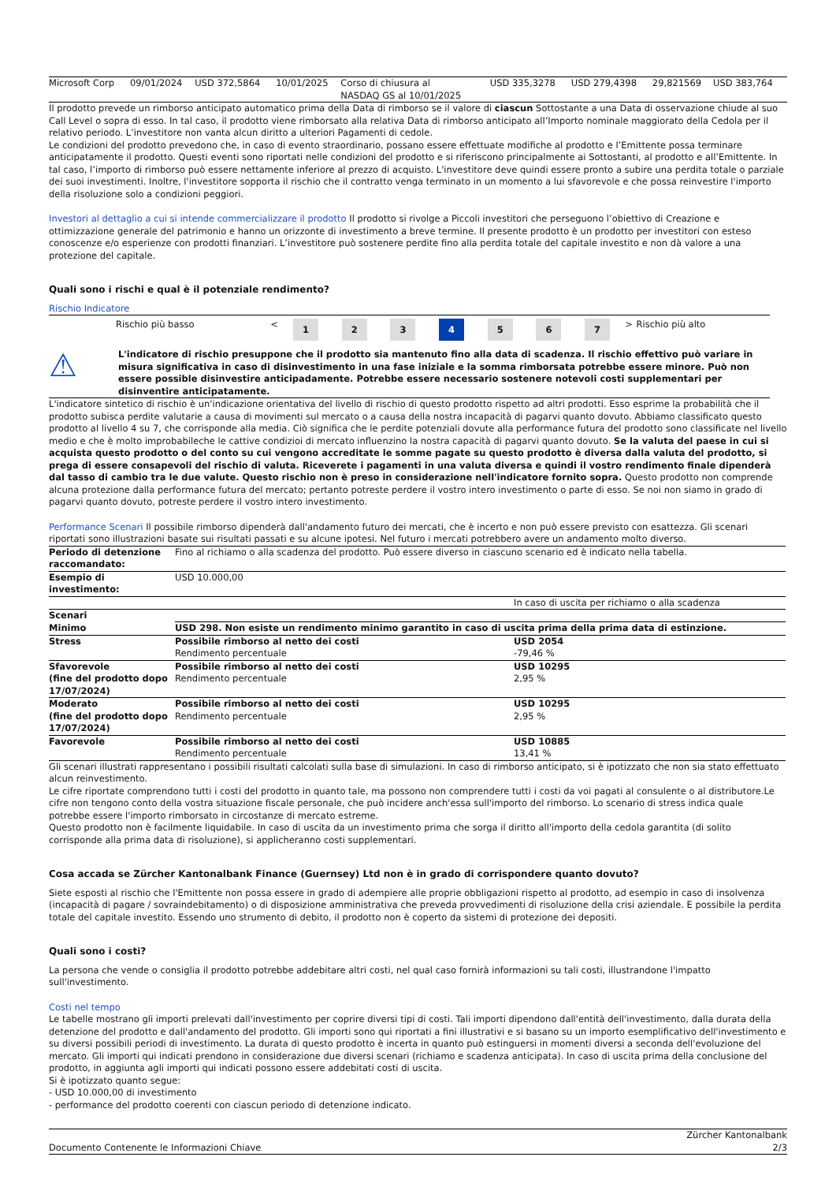| Microsoft Corp | 09/01/2024 | USD 372,5864 | 10/01/2025 | Corso di chiusura al NASDAQ GS al 10/01/2025 | USD 335,3278 | USD 279,4398 | 29,821569 | USD 383,764 |
Il prodotto prevede un rimborso anticipato automatico prima della Data di rimborso se il valore di ciascun Sottostante a una Data di osservazione chiude al suo Call Level o sopra di esso. In tal caso, il prodotto viene rimborsato alla relativa Data di rimborso anticipato all’Importo nominale maggiorato della Cedola per il relativo periodo. L’investitore non vanta alcun diritto a ulteriori Pagamenti di cedole.
Le condizioni del prodotto prevedono che, in caso di evento straordinario, possano essere effettuate modifiche al prodotto e l’Emittente possa terminare anticipatamente il prodotto. Questi eventi sono riportati nelle condizioni del prodotto e si riferiscono principalmente ai Sottostanti, al prodotto e all’Emittente. In tal caso, l’importo di rimborso può essere nettamente inferiore al prezzo di acquisto. L'investitore deve quindi essere pronto a subire una perdita totale o parziale dei suoi investimenti. Inoltre, l'investitore sopporta il rischio che il contratto venga terminato in un momento a lui sfavorevole e che possa reinvestire l'importo della risoluzione solo a condizioni peggiori.
Investori al dettaglio a cui si intende commercializzare il prodotto Il prodotto si rivolge a Piccoli investitori che perseguono l’obiettivo di Creazione e ottimizzazione generale del patrimonio e hanno un orizzonte di investimento a breve termine. Il presente prodotto è un prodotto per investitori con esteso conoscenze e/o esperienze con prodotti finanziari. L’investitore può sostenere perdite fino alla perdita totale del capitale investito e non dà valore a una protezione del capitale.
Quali sono i rischi e qual è il potenziale rendimento?
Rischio Indicatore
| | Rischio più basso | < | 1 | 2 | 3 | 4 | 5 | 6 | 7 | > | Rischio più alto |
⚠
L'indicatore di rischio presuppone che il prodotto sia mantenuto fino alla data di scadenza. Il rischio effettivo può variare in misura significativa in caso di disinvestimento in una fase iniziale e la somma rimborsata potrebbe essere minore. Può non essere possible disinvestire anticipadamente. Potrebbe essere necessario sostenere notevoli costi supplementari per disinventire anticipatamente.
L'indicatore sintetico di rischio è un'indicazione orientativa del livello di rischio di questo prodotto rispetto ad altri prodotti. Esso esprime la probabilità che il prodotto subisca perdite valutarie a causa di movimenti sul mercato o a causa della nostra incapacità di pagarvi quanto dovuto. Abbiamo classificato questo prodotto al livello 4 su 7, che corrisponde alla media. Ciò significa che le perdite potenziali dovute alla performance futura del prodotto sono classificate nel livello medio e che è molto improbabileche le cattive condizioi di mercato influenzino la nostra capacità di pagarvi quanto dovuto. Se la valuta del paese in cui si acquista questo prodotto o del conto su cui vengono accreditate le somme pagate su questo prodotto è diversa dalla valuta del prodotto, si prega di essere consapevoli del rischio di valuta. Riceverete i pagamenti in una valuta diversa e quindi il vostro rendimento finale dipenderà dal tasso di cambio tra le due valute. Questo rischio non è preso in considerazione nell'indicatore fornito sopra. Questo prodotto non comprende alcuna protezione dalla performance futura del mercato; pertanto potreste perdere il vostro intero investimento o parte di esso. Se noi non siamo in grado di pagarvi quanto dovuto, potreste perdere il vostro intero investimento.
Performance Scenari Il possibile rimborso dipenderà dall'andamento futuro dei mercati, che è incerto e non può essere previsto con esattezza. Gli scenari riportati sono illustrazioni basate sui risultati passati e su alcune ipotesi. Nel futuro i mercati potrebbero avere un andamento molto diverso.
| Periodo di detenzione raccomandato: | Fino al richiamo o alla scadenza del prodotto. Può essere diverso in ciascuno scenario ed è indicato nella tabella. | |
| Esempio di investimento: | USD 10.000,00 | |
| | | In caso di uscita per richiamo o alla scadenza |
| Scenari | | |
| Minimo | USD 298. Non esiste un rendimento minimo garantito in caso di uscita prima della prima data di estinzione. | |
| Stress | Possibile rimborso al netto dei costi Rendimento percentuale | USD 2054 -79,46 % |
| Sfavorevole (fine del prodotto dopo 17/07/2024) | Possibile rimborso al netto dei costi Rendimento percentuale | USD 10295 2,95 % |
| Moderato (fine del prodotto dopo 17/07/2024) | Possibile rimborso al netto dei costi Rendimento percentuale | USD 10295 2,95 % |
| Favorevole | Possibile rimborso al netto dei costi Rendimento percentuale | USD 10885 13,41 % |
Gli scenari illustrati rappresentano i possibili risultati calcolati sulla base di simulazioni. In caso di rimborso anticipato, si è ipotizzato che non sia stato effettuato alcun reinvestimento.
Le cifre riportate comprendono tutti i costi del prodotto in quanto tale, ma possono non comprendere tutti i costi da voi pagati al consulente o al distributore.Le cifre non tengono conto della vostra situazione fiscale personale, che può incidere anch'essa sull'importo del rimborso. Lo scenario di stress indica quale potrebbe essere l'importo rimborsato in circostanze di mercato estreme.
Questo prodotto non è facilmente liquidabile. In caso di uscita da un investimento prima che sorga il diritto all'importo della cedola garantita (di solito corrisponde alla prima data di risoluzione), si applicheranno costi supplementari.
Cosa accada se Zürcher Kantonalbank Finance (Guernsey) Ltd non è in grado di corrispondere quanto dovuto?
Siete esposti al rischio che l'Emittente non possa essere in grado di adempiere alle proprie obbligazioni rispetto al prodotto, ad esempio in caso di insolvenza (incapacità di pagare / sovraindebitamento) o di disposizione amministrativa che preveda provvedimenti di risoluzione della crisi aziendale. E possibile la perdita totale del capitale investito. Essendo uno strumento di debito, il prodotto non è coperto da sistemi di protezione dei depositi.
Quali sono i costi?
La persona che vende o consiglia il prodotto potrebbe addebitare altri costi, nel qual caso fornirà informazioni su tali costi, illustrandone l'impatto sull'investimento.
Costi nel tempo
Le tabelle mostrano gli importi prelevati dall'investimento per coprire diversi tipi di costi. Tali importi dipendono dall'entità dell'investimento, dalla durata della detenzione del prodotto e dall'andamento del prodotto. Gli importi sono qui riportati a fini illustrativi e si basano su un importo esemplificativo dell'investimento e su diversi possibili periodi di investimento. La durata di questo prodotto è incerta in quanto può estinguersi in momenti diversi a seconda dell'evoluzione del mercato. Gli importi qui indicati prendono in considerazione due diversi scenari (richiamo e scadenza anticipata). In caso di uscita prima della conclusione del prodotto, in aggiunta agli importi qui indicati possono essere addebitati costi di uscita.
Si è ipotizzato quanto segue:
- USD 10.000,00 di investimento
- performance del prodotto coerenti con ciascun periodo di detenzione indicato.
Documento Contenente le Informazioni Chiave Zürcher Kantonalbank
2/3